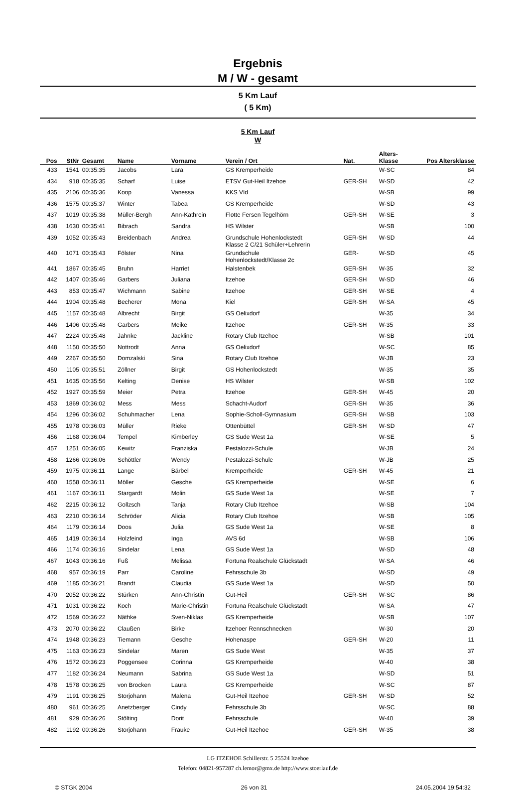Ergebnis
M / W - gesamt
5 Km Lauf
( 5 Km)
5 Km Lauf
W
| Pos | StNr | Gesamt | Name | Vorname | Verein / Ort | Nat. | Alters- Klasse | Pos Altersklasse |
| --- | --- | --- | --- | --- | --- | --- | --- | --- |
| 433 | 1541 | 00:35:35 | Jacobs | Lara | GS Kremperheide | | W-SC | 84 |
| 434 | 918 | 00:35:35 | Scharf | Luise | ETSV Gut-Heil Itzehoe | GER-SH | W-SD | 42 |
| 435 | 2106 | 00:35:36 | Koop | Vanessa | KKS VId | | W-SB | 99 |
| 436 | 1575 | 00:35:37 | Winter | Tabea | GS Kremperheide | | W-SD | 43 |
| 437 | 1019 | 00:35:38 | Müller-Bergh | Ann-Kathrein | Flotte Fersen Tegelhörn | GER-SH | W-SE | 3 |
| 438 | 1630 | 00:35:41 | Bibrach | Sandra | HS Wilster | | W-SB | 100 |
| 439 | 1052 | 00:35:43 | Breidenbach | Andrea | Grundschule Hohenlockstedt Klasse 2 C/21 Schüler+Lehrerin | GER-SH | W-SD | 44 |
| 440 | 1071 | 00:35:43 | Fölster | Nina | Grundschule Hohenlockstedt/Klasse 2c | GER- | W-SD | 45 |
| 441 | 1867 | 00:35:45 | Bruhn | Harriet | Halstenbek | GER-SH | W-35 | 32 |
| 442 | 1407 | 00:35:46 | Garbers | Juliana | Itzehoe | GER-SH | W-SD | 46 |
| 443 | 853 | 00:35:47 | Wichmann | Sabine | Itzehoe | GER-SH | W-SE | 4 |
| 444 | 1904 | 00:35:48 | Becherer | Mona | Kiel | GER-SH | W-SA | 45 |
| 445 | 1157 | 00:35:48 | Albrecht | Birgit | GS Oelixdorf | | W-35 | 34 |
| 446 | 1406 | 00:35:48 | Garbers | Meike | Itzehoe | GER-SH | W-35 | 33 |
| 447 | 2224 | 00:35:48 | Jahnke | Jackline | Rotary Club Itzehoe | | W-SB | 101 |
| 448 | 1150 | 00:35:50 | Nottrodt | Anna | GS Oelixdorf | | W-SC | 85 |
| 449 | 2267 | 00:35:50 | Domzalski | Sina | Rotary Club Itzehoe | | W-JB | 23 |
| 450 | 1105 | 00:35:51 | Zöllner | Birgit | GS Hohenlockstedt | | W-35 | 35 |
| 451 | 1635 | 00:35:56 | Kelting | Denise | HS Wilster | | W-SB | 102 |
| 452 | 1927 | 00:35:59 | Meier | Petra | Itzehoe | GER-SH | W-45 | 20 |
| 453 | 1869 | 00:36:02 | Mess | Mess | Schacht-Audorf | GER-SH | W-35 | 36 |
| 454 | 1296 | 00:36:02 | Schuhmacher | Lena | Sophie-Scholl-Gymnasium | GER-SH | W-SB | 103 |
| 455 | 1978 | 00:36:03 | Müller | Rieke | Ottenbüttel | GER-SH | W-SD | 47 |
| 456 | 1168 | 00:36:04 | Tempel | Kimberley | GS Sude West 1a | | W-SE | 5 |
| 457 | 1251 | 00:36:05 | Kewitz | Franziska | Pestalozzi-Schule | | W-JB | 24 |
| 458 | 1266 | 00:36:06 | Schöttler | Wendy | Pestalozzi-Schule | | W-JB | 25 |
| 459 | 1975 | 00:36:11 | Lange | Bärbel | Kremperheide | GER-SH | W-45 | 21 |
| 460 | 1558 | 00:36:11 | Möller | Gesche | GS Kremperheide | | W-SE | 6 |
| 461 | 1167 | 00:36:11 | Stargardt | Molin | GS Sude West 1a | | W-SE | 7 |
| 462 | 2215 | 00:36:12 | Gollzsch | Tanja | Rotary Club Itzehoe | | W-SB | 104 |
| 463 | 2210 | 00:36:14 | Schröder | Alicia | Rotary Club Itzehoe | | W-SB | 105 |
| 464 | 1179 | 00:36:14 | Doos | Julia | GS Sude West 1a | | W-SE | 8 |
| 465 | 1419 | 00:36:14 | Holzfeind | Inga | AVS 6d | | W-SB | 106 |
| 466 | 1174 | 00:36:16 | Sindelar | Lena | GS Sude West 1a | | W-SD | 48 |
| 467 | 1043 | 00:36:16 | Fuß | Melissa | Fortuna Realschule Glückstadt | | W-SA | 46 |
| 468 | 957 | 00:36:19 | Parr | Caroline | Fehrsschule 3b | | W-SD | 49 |
| 469 | 1185 | 00:36:21 | Brandt | Claudia | GS Sude West 1a | | W-SD | 50 |
| 470 | 2052 | 00:36:22 | Stürken | Ann-Christin | Gut-Heil | GER-SH | W-SC | 86 |
| 471 | 1031 | 00:36:22 | Koch | Marie-Christin | Fortuna Realschule Glückstadt | | W-SA | 47 |
| 472 | 1569 | 00:36:22 | Näthke | Sven-Niklas | GS Kremperheide | | W-SB | 107 |
| 473 | 2070 | 00:36:22 | Claußen | Birke | Itzehoer Rennschnecken | | W-30 | 20 |
| 474 | 1948 | 00:36:23 | Tiemann | Gesche | Hohenaspe | GER-SH | W-20 | 11 |
| 475 | 1163 | 00:36:23 | Sindelar | Maren | GS Sude West | | W-35 | 37 |
| 476 | 1572 | 00:36:23 | Poggensee | Corinna | GS Kremperheide | | W-40 | 38 |
| 477 | 1182 | 00:36:24 | Neumann | Sabrina | GS Sude West 1a | | W-SD | 51 |
| 478 | 1578 | 00:36:25 | von Brocken | Laura | GS Kremperheide | | W-SC | 87 |
| 479 | 1191 | 00:36:25 | Storjohann | Malena | Gut-Heil Itzehoe | GER-SH | W-SD | 52 |
| 480 | 961 | 00:36:25 | Anetzberger | Cindy | Fehrsschule 3b | | W-SC | 88 |
| 481 | 929 | 00:36:26 | Stölting | Dorit | Fehrsschule | | W-40 | 39 |
| 482 | 1192 | 00:36:26 | Storjohann | Frauke | Gut-Heil Itzehoe | GER-SH | W-35 | 38 |
LG ITZEHOE Schillerstr. 5 25524 Itzehoe
Telefon: 04821-957287 ch.lemor@gmx.de http://www.stoerlauf.de
© STGK 2004 26 von 31 24.05.2004 19:54:32